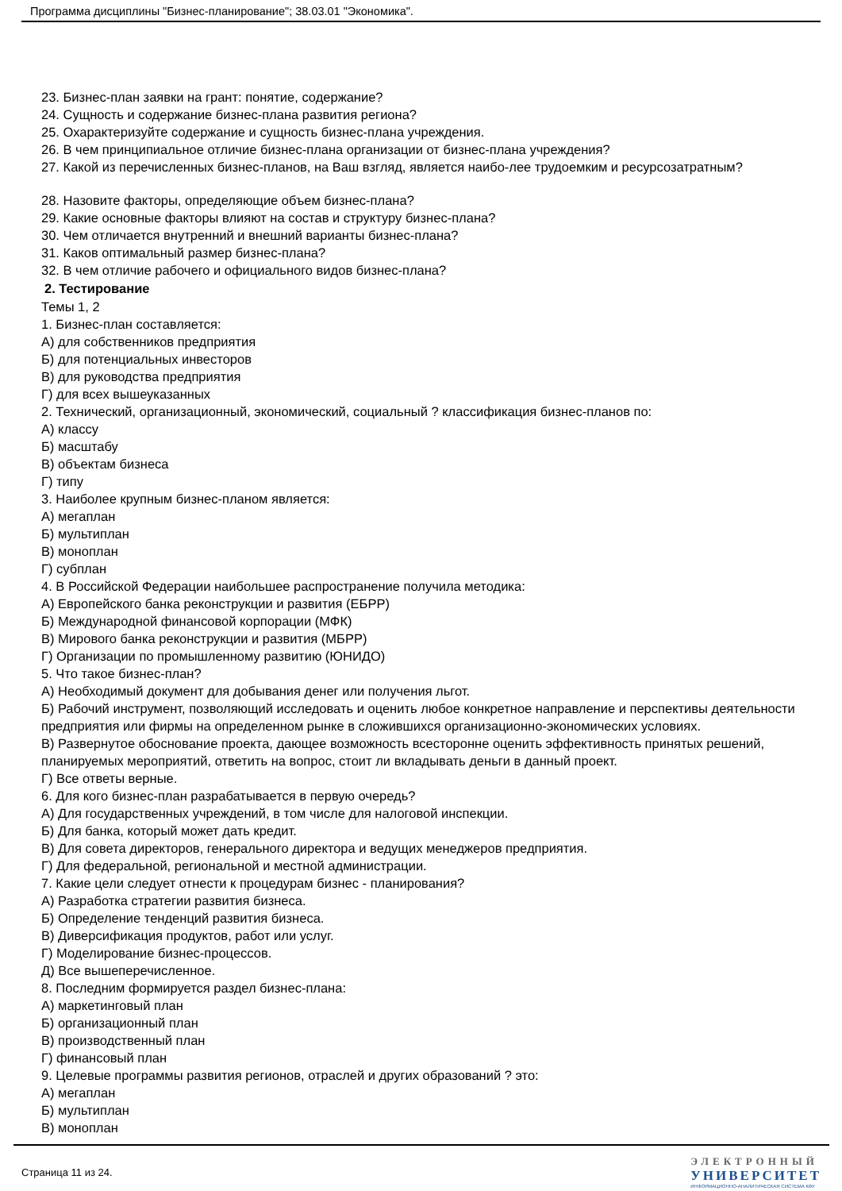Программа дисциплины "Бизнес-планирование"; 38.03.01 "Экономика".
23. Бизнес-план заявки на грант: понятие, содержание?
24. Сущность и содержание бизнес-плана развития региона?
25. Охарактеризуйте содержание и сущность бизнес-плана учреждения.
26. В чем принципиальное отличие бизнес-плана организации от бизнес-плана учреждения?
27. Какой из перечисленных бизнес-планов, на Ваш взгляд, является наибо-лее трудоемким и ресурсозатратным?
28. Назовите факторы, определяющие объем бизнес-плана?
29. Какие основные факторы влияют на состав и структуру бизнес-плана?
30. Чем отличается внутренний и внешний варианты бизнес-плана?
31. Каков оптимальный размер бизнес-плана?
32. В чем отличие рабочего и официального видов бизнес-плана?
2. Тестирование
Темы 1, 2
1. Бизнес-план составляется:
А) для собственников предприятия
Б) для потенциальных инвесторов
В) для руководства предприятия
Г) для всех вышеуказанных
2. Технический, организационный, экономический, социальный ? классификация бизнес-планов по:
А) классу
Б) масштабу
В) объектам бизнеса
Г) типу
3. Наиболее крупным бизнес-планом является:
А) мегаплан
Б) мультиплан
В) моноплан
Г) субплан
4. В Российской Федерации наибольшее распространение получила методика:
А) Европейского банка реконструкции и развития (ЕБРР)
Б) Международной финансовой корпорации (МФК)
В) Мирового банка реконструкции и развития (МБРР)
Г) Организации по промышленному развитию (ЮНИДО)
5. Что такое бизнес-план?
А) Необходимый документ для добывания денег или получения льгот.
Б) Рабочий инструмент, позволяющий исследовать и оценить любое конкретное направление и перспективы деятельности предприятия или фирмы на определенном рынке в сложившихся организационно-экономических условиях.
В) Развернутое обоснование проекта, дающее возможность всесторонне оценить эффективность принятых решений, планируемых мероприятий, ответить на вопрос, стоит ли вкладывать деньги в данный проект.
Г) Все ответы верные.
6. Для кого бизнес-план разрабатывается в первую очередь?
А) Для государственных учреждений, в том числе для налоговой инспекции.
Б) Для банка, который может дать кредит.
В) Для совета директоров, генерального директора и ведущих менеджеров предприятия.
Г) Для федеральной, региональной и местной администрации.
7. Какие цели следует отнести к процедурам бизнес - планирования?
А) Разработка стратегии развития бизнеса.
Б) Определение тенденций развития бизнеса.
В) Диверсификация продуктов, работ или услуг.
Г) Моделирование бизнес-процессов.
Д) Все вышеперечисленное.
8. Последним формируется раздел бизнес-плана:
А) маркетинговый план
Б) организационный план
В) производственный план
Г) финансовый план
9. Целевые программы развития регионов, отраслей и других образований ? это:
А) мегаплан
Б) мультиплан
В) моноплан
Страница 11 из 24.
ЭЛЕКТРОННЫЙ
УНИВЕРСИТЕТ
ИНФОРМАЦИОННО-АНАЛИТИЧЕСКАЯ СИСТЕМА КФУ